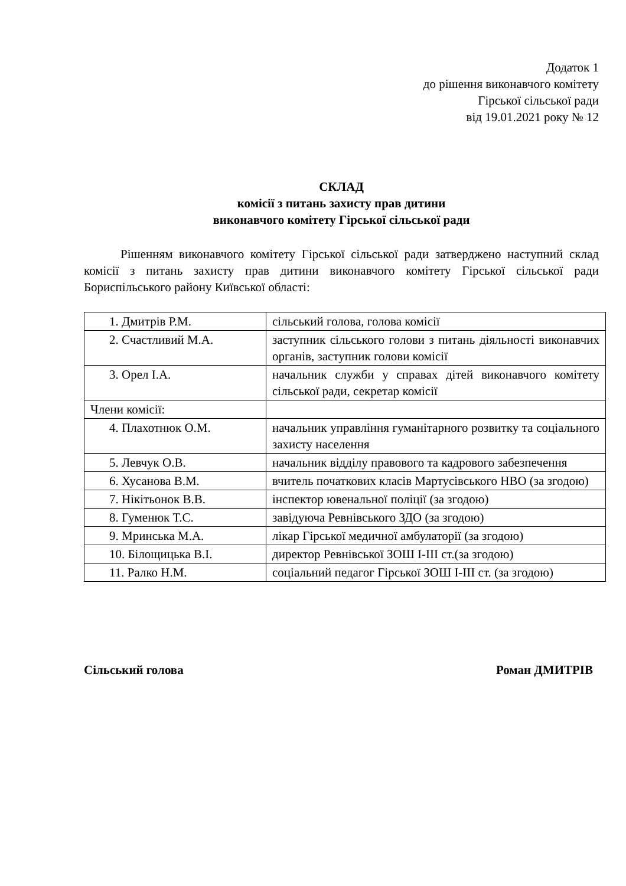Додаток 1
до рішення виконавчого комітету
Гірської сільської ради
від 19.01.2021 року № 12
СКЛАД
комісії з питань захисту прав дитини
виконавчого комітету Гірської сільської ради
Рішенням виконавчого комітету Гірської сільської ради затверджено наступний склад комісії з питань захисту прав дитини виконавчого комітету Гірської сільської ради Бориспільського району Київської області:
| 1. Дмитрів Р.М. | сільський голова, голова комісії |
| 2. Счастливий М.А. | заступник сільського голови з питань діяльності виконавчих органів, заступник голови комісії |
| 3. Орел І.А. | начальник служби у справах дітей виконавчого комітету сільської ради, секретар комісії |
| Члени комісії: | |
| 4. Плахотнюк О.М. | начальник управління гуманітарного розвитку та соціального захисту населення |
| 5. Левчук О.В. | начальник відділу правового та кадрового забезпечення |
| 6. Хусанова В.М. | вчитель початкових класів Мартусівського НВО (за згодою) |
| 7. Нікітьонок В.В. | інспектор ювенальної поліції (за згодою) |
| 8. Гуменюк Т.С. | завідуюча Ревнівського ЗДО (за згодою) |
| 9. Мринська М.А. | лікар Гірської медичної амбулаторії (за згодою) |
| 10. Білощицька В.І. | директор Ревнівської ЗОШ І-ІІІ ст.(за згодою) |
| 11. Ралко Н.М. | соціальний педагог Гірської ЗОШ І-ІІІ ст. (за згодою) |
Сільський голова Роман ДМИТРІВ